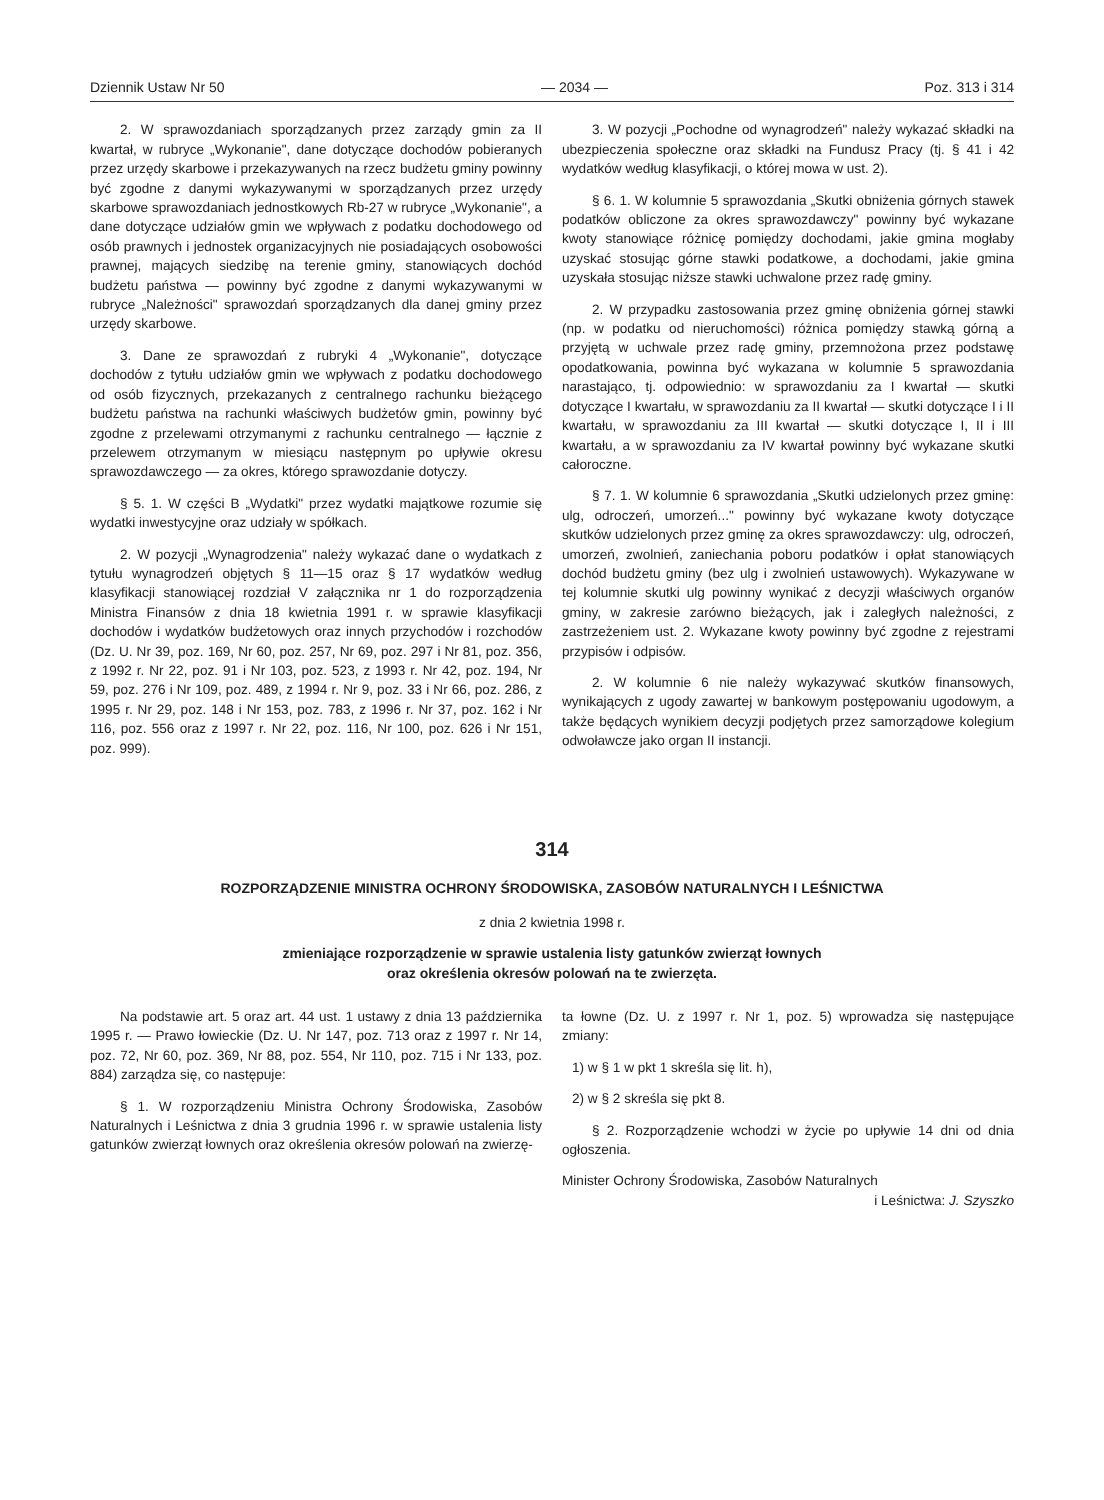Dziennik Ustaw Nr 50 — 2034 — Poz. 313 i 314
2. W sprawozdaniach sporządzanych przez zarządy gmin za II kwartał, w rubryce „Wykonanie", dane dotyczące dochodów pobieranych przez urzędy skarbowe i przekazywanych na rzecz budżetu gminy powinny być zgodne z danymi wykazywanymi w sporządzanych przez urzędy skarbowe sprawozdaniach jednostkowych Rb-27 w rubryce „Wykonanie", a dane dotyczące udziałów gmin we wpływach z podatku dochodowego od osób prawnych i jednostek organizacyjnych nie posiadających osobowości prawnej, mających siedzibę na terenie gminy, stanowiących dochód budżetu państwa — powinny być zgodne z danymi wykazywanymi w rubryce „Należności" sprawozdań sporządzanych dla danej gminy przez urzędy skarbowe.
3. Dane ze sprawozdań z rubryki 4 „Wykonanie", dotyczące dochodów z tytułu udziałów gmin we wpływach z podatku dochodowego od osób fizycznych, przekazanych z centralnego rachunku bieżącego budżetu państwa na rachunki właściwych budżetów gmin, powinny być zgodne z przelewami otrzymanymi z rachunku centralnego — łącznie z przelewem otrzymanym w miesiącu następnym po upływie okresu sprawozdawczego — za okres, którego sprawozdanie dotyczy.
§ 5. 1. W części B „Wydatki" przez wydatki majątkowe rozumie się wydatki inwestycyjne oraz udziały w spółkach.
2. W pozycji „Wynagrodzenia" należy wykazać dane o wydatkach z tytułu wynagrodzeń objętych § 11—15 oraz § 17 wydatków według klasyfikacji stanowiącej rozdział V załącznika nr 1 do rozporządzenia Ministra Finansów z dnia 18 kwietnia 1991 r. w sprawie klasyfikacji dochodów i wydatków budżetowych oraz innych przychodów i rozchodów (Dz. U. Nr 39, poz. 169, Nr 60, poz. 257, Nr 69, poz. 297 i Nr 81, poz. 356, z 1992 r. Nr 22, poz. 91 i Nr 103, poz. 523, z 1993 r. Nr 42, poz. 194, Nr 59, poz. 276 i Nr 109, poz. 489, z 1994 r. Nr 9, poz. 33 i Nr 66, poz. 286, z 1995 r. Nr 29, poz. 148 i Nr 153, poz. 783, z 1996 r. Nr 37, poz. 162 i Nr 116, poz. 556 oraz z 1997 r. Nr 22, poz. 116, Nr 100, poz. 626 i Nr 151, poz. 999).
3. W pozycji „Pochodne od wynagrodzeń" należy wykazać składki na ubezpieczenia społeczne oraz składki na Fundusz Pracy (tj. § 41 i 42 wydatków według klasyfikacji, o której mowa w ust. 2).
§ 6. 1. W kolumnie 5 sprawozdania „Skutki obniżenia górnych stawek podatków obliczone za okres sprawozdawczy" powinny być wykazane kwoty stanowiące różnicę pomiędzy dochodami, jakie gmina mogłaby uzyskać stosując górne stawki podatkowe, a dochodami, jakie gmina uzyskała stosując niższe stawki uchwalone przez radę gminy.
2. W przypadku zastosowania przez gminę obniżenia górnej stawki (np. w podatku od nieruchomości) różnica pomiędzy stawką górną a przyjętą w uchwale przez radę gminy, przemnożona przez podstawę opodatkowania, powinna być wykazana w kolumnie 5 sprawozdania narastająco, tj. odpowiednio: w sprawozdaniu za I kwartał — skutki dotyczące I kwartału, w sprawozdaniu za II kwartał — skutki dotyczące I i II kwartału, w sprawozdaniu za III kwartał — skutki dotyczące I, II i III kwartału, a w sprawozdaniu za IV kwartał powinny być wykazane skutki całoroczne.
§ 7. 1. W kolumnie 6 sprawozdania „Skutki udzielonych przez gminę: ulg, odroczeń, umorzeń..." powinny być wykazane kwoty dotyczące skutków udzielonych przez gminę za okres sprawozdawczy: ulg, odroczeń, umorzeń, zwolnień, zaniechania poboru podatków i opłat stanowiących dochód budżetu gminy (bez ulg i zwolnień ustawowych). Wykazywane w tej kolumnie skutki ulg powinny wynikać z decyzji właściwych organów gminy, w zakresie zarówno bieżących, jak i zaległych należności, z zastrzeżeniem ust. 2. Wykazane kwoty powinny być zgodne z rejestrami przypisów i odpisów.
2. W kolumnie 6 nie należy wykazywać skutków finansowych, wynikających z ugody zawartej w bankowym postępowaniu ugodowym, a także będących wynikiem decyzji podjętych przez samorządowe kolegium odwoławcze jako organ II instancji.
314
ROZPORZĄDZENIE MINISTRA OCHRONY ŚRODOWISKA, ZASOBÓW NATURALNYCH I LEŚNICTWA
z dnia 2 kwietnia 1998 r.
zmieniające rozporządzenie w sprawie ustalenia listy gatunków zwierząt łownych
oraz określenia okresów polowań na te zwierzęta.
Na podstawie art. 5 oraz art. 44 ust. 1 ustawy z dnia 13 października 1995 r. — Prawo łowieckie (Dz. U. Nr 147, poz. 713 oraz z 1997 r. Nr 14, poz. 72, Nr 60, poz. 369, Nr 88, poz. 554, Nr 110, poz. 715 i Nr 133, poz. 884) zarządza się, co następuje:
§ 1. W rozporządzeniu Ministra Ochrony Środowiska, Zasobów Naturalnych i Leśnictwa z dnia 3 grudnia 1996 r. w sprawie ustalenia listy gatunków zwierząt łownych oraz określenia okresów polowań na zwierzę-
ta łowne (Dz. U. z 1997 r. Nr 1, poz. 5) wprowadza się następujące zmiany:
1) w § 1 w pkt 1 skreśla się lit. h),
2) w § 2 skreśla się pkt 8.
§ 2. Rozporządzenie wchodzi w życie po upływie 14 dni od dnia ogłoszenia.
Minister Ochrony Środowiska, Zasobów Naturalnych
i Leśnictwa: J. Szyszko